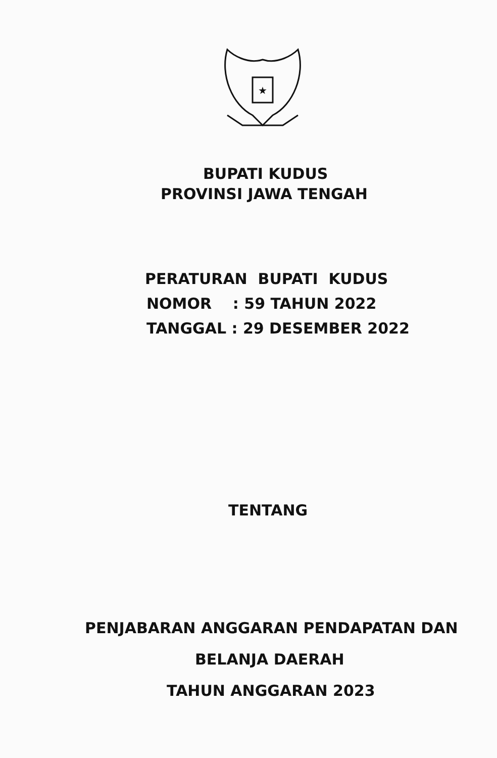★
BUPATI KUDUS
PROVINSI JAWA TENGAH
PERATURAN BUPATI KUDUS
NOMOR : 59 TAHUN 2022
TANGGAL : 29 DESEMBER 2022
TENTANG
PENJABARAN ANGGARAN PENDAPATAN DAN
BELANJA DAERAH
TAHUN ANGGARAN 2023